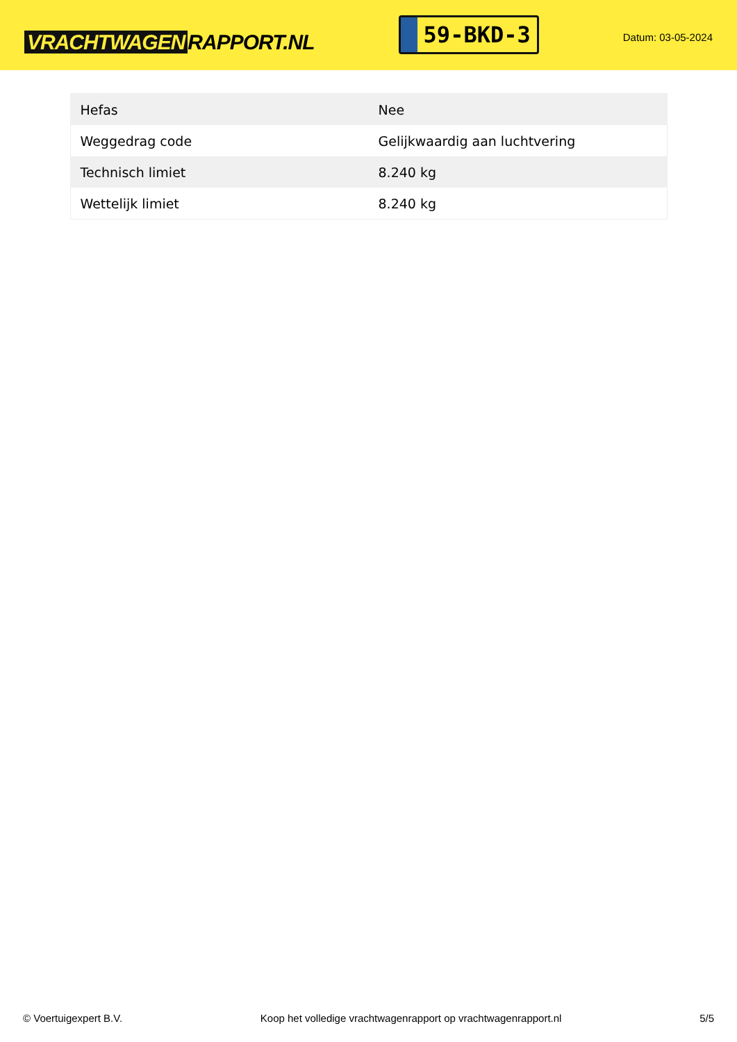VRACHTWAGEN RAPPORT.NL
59-BKD-3
Datum: 03-05-2024
| Hefas | Nee |
| Weggedrag code | Gelijkwaardig aan luchtvering |
| Technisch limiet | 8.240 kg |
| Wettelijk limiet | 8.240 kg |
© Voertuigexpert B.V. Koop het volledige vrachtwagenrapport op vrachtwagenrapport.nl 5/5